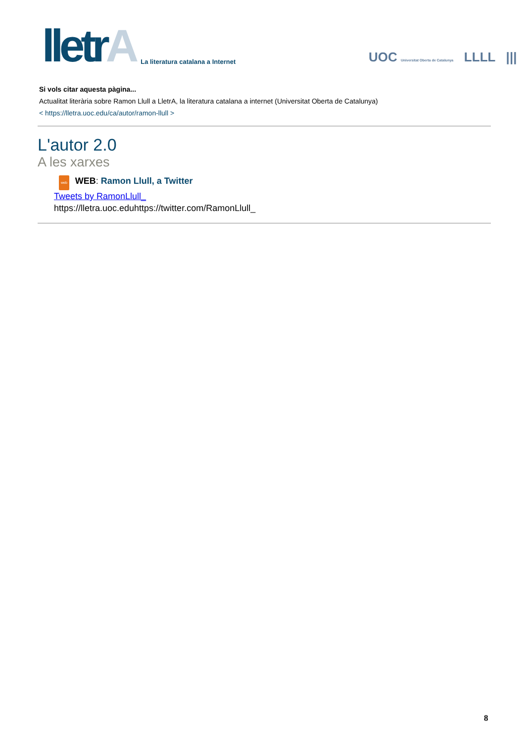lletrA
La literatura catalana a Internet
UOC Universitat Oberta de Catalunya LLLL |||
Si vols citar aquesta pàgina...
Actualitat literària sobre Ramon Llull a LletrA, la literatura catalana a internet (Universitat Oberta de Catalunya)
< https://lletra.uoc.edu/ca/autor/ramon-llull >
L'autor 2.0
A les xarxes
web WEB: Ramon Llull, a Twitter
Tweets by RamonLlull_
https://lletra.uoc.eduhttps://twitter.com/RamonLlull_
8